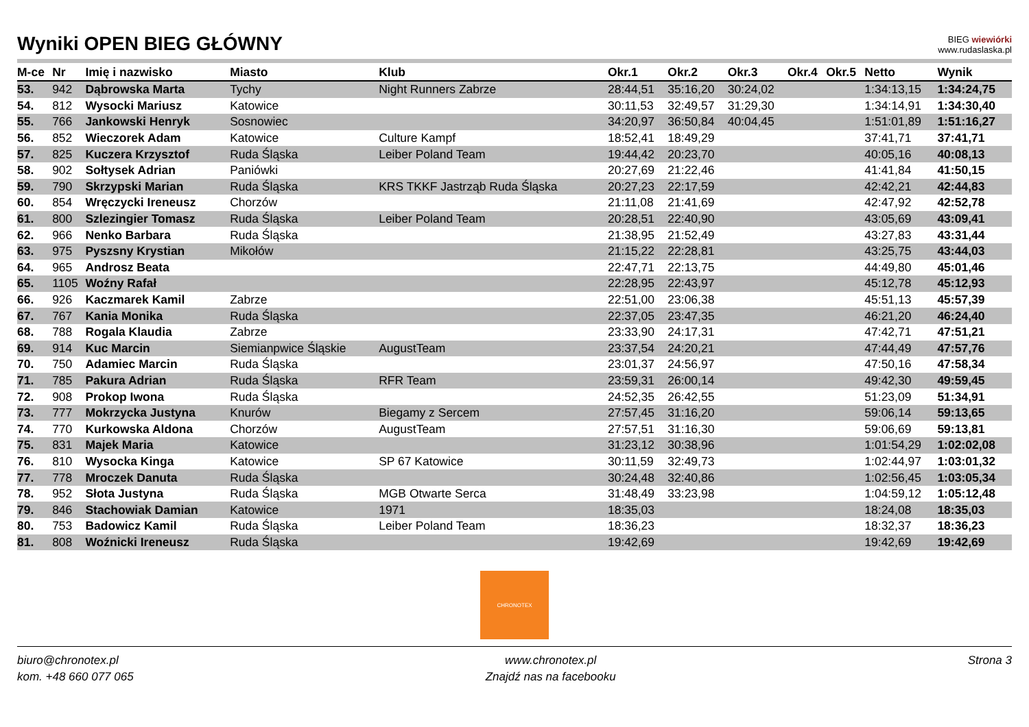Wyniki OPEN BIEG GŁÓWNY
BIEG wiewiórki
www.rudaslaska.pl
| M-ce | Nr | Imię i nazwisko | Miasto | Klub | Okr.1 | Okr.2 | Okr.3 | Okr.4 | Okr.5 | Netto | Wynik |
| --- | --- | --- | --- | --- | --- | --- | --- | --- | --- | --- | --- |
| 53. | 942 | Dąbrowska Marta | Tychy | Night Runners Zabrze | 28:44,51 | 35:16,20 | 30:24,02 | | | 1:34:13,15 | 1:34:24,75 |
| 54. | 812 | Wysocki Mariusz | Katowice | | 30:11,53 | 32:49,57 | 31:29,30 | | | 1:34:14,91 | 1:34:30,40 |
| 55. | 766 | Jankowski Henryk | Sosnowiec | | 34:20,97 | 36:50,84 | 40:04,45 | | | 1:51:01,89 | 1:51:16,27 |
| 56. | 852 | Wieczorek Adam | Katowice | Culture Kampf | 18:52,41 | 18:49,29 | | | | 37:41,71 | 37:41,71 |
| 57. | 825 | Kuczera Krzysztof | Ruda Śląska | Leiber Poland Team | 19:44,42 | 20:23,70 | | | | 40:05,16 | 40:08,13 |
| 58. | 902 | Sołtysek Adrian | Paniówki | | 20:27,69 | 21:22,46 | | | | 41:41,84 | 41:50,15 |
| 59. | 790 | Skrzypski Marian | Ruda Śląska | KRS TKKF Jastrząb Ruda Śląska | 20:27,23 | 22:17,59 | | | | 42:42,21 | 42:44,83 |
| 60. | 854 | Wręczycki Ireneusz | Chorzów | | 21:11,08 | 21:41,69 | | | | 42:47,92 | 42:52,78 |
| 61. | 800 | Szlezingier Tomasz | Ruda Śląska | Leiber Poland Team | 20:28,51 | 22:40,90 | | | | 43:05,69 | 43:09,41 |
| 62. | 966 | Nenko Barbara | Ruda Śląska | | 21:38,95 | 21:52,49 | | | | 43:27,83 | 43:31,44 |
| 63. | 975 | Pyszsny Krystian | Mikołów | | 21:15,22 | 22:28,81 | | | | 43:25,75 | 43:44,03 |
| 64. | 965 | Androsz Beata | | | 22:47,71 | 22:13,75 | | | | 44:49,80 | 45:01,46 |
| 65. | 1105 | Woźny Rafał | | | 22:28,95 | 22:43,97 | | | | 45:12,78 | 45:12,93 |
| 66. | 926 | Kaczmarek Kamil | Zabrze | | 22:51,00 | 23:06,38 | | | | 45:51,13 | 45:57,39 |
| 67. | 767 | Kania Monika | Ruda Śląska | | 22:37,05 | 23:47,35 | | | | 46:21,20 | 46:24,40 |
| 68. | 788 | Rogala Klaudia | Zabrze | | 23:33,90 | 24:17,31 | | | | 47:42,71 | 47:51,21 |
| 69. | 914 | Kuc Marcin | Siemianpwice Śląskie | AugustTeam | 23:37,54 | 24:20,21 | | | | 47:44,49 | 47:57,76 |
| 70. | 750 | Adamiec Marcin | Ruda Śląska | | 23:01,37 | 24:56,97 | | | | 47:50,16 | 47:58,34 |
| 71. | 785 | Pakura Adrian | Ruda Śląska | RFR Team | 23:59,31 | 26:00,14 | | | | 49:42,30 | 49:59,45 |
| 72. | 908 | Prokop Iwona | Ruda Śląska | | 24:52,35 | 26:42,55 | | | | 51:23,09 | 51:34,91 |
| 73. | 777 | Mokrzycka Justyna | Knurów | Biegamy z Sercem | 27:57,45 | 31:16,20 | | | | 59:06,14 | 59:13,65 |
| 74. | 770 | Kurkowska Aldona | Chorzów | AugustTeam | 27:57,51 | 31:16,30 | | | | 59:06,69 | 59:13,81 |
| 75. | 831 | Majek Maria | Katowice | | 31:23,12 | 30:38,96 | | | | 1:01:54,29 | 1:02:02,08 |
| 76. | 810 | Wysocka Kinga | Katowice | SP 67 Katowice | 30:11,59 | 32:49,73 | | | | 1:02:44,97 | 1:03:01,32 |
| 77. | 778 | Mroczek Danuta | Ruda Śląska | | 30:24,48 | 32:40,86 | | | | 1:02:56,45 | 1:03:05,34 |
| 78. | 952 | Słota Justyna | Ruda Śląska | MGB Otwarte Serca | 31:48,49 | 33:23,98 | | | | 1:04:59,12 | 1:05:12,48 |
| 79. | 846 | Stachowiak Damian | Katowice | 1971 | 18:35,03 | | | | | 18:24,08 | 18:35,03 |
| 80. | 753 | Badowicz Kamil | Ruda Śląska | Leiber Poland Team | 18:36,23 | | | | | 18:32,37 | 18:36,23 |
| 81. | 808 | Woźnicki Ireneusz | Ruda Śląska | | 19:42,69 | | | | | 19:42,69 | 19:42,69 |
CHRONOTEX
biuro@chronotex.pl
kom. +48 660 077 065
www.chronotex.pl
Znajdź nas na facebooku
Strona 3